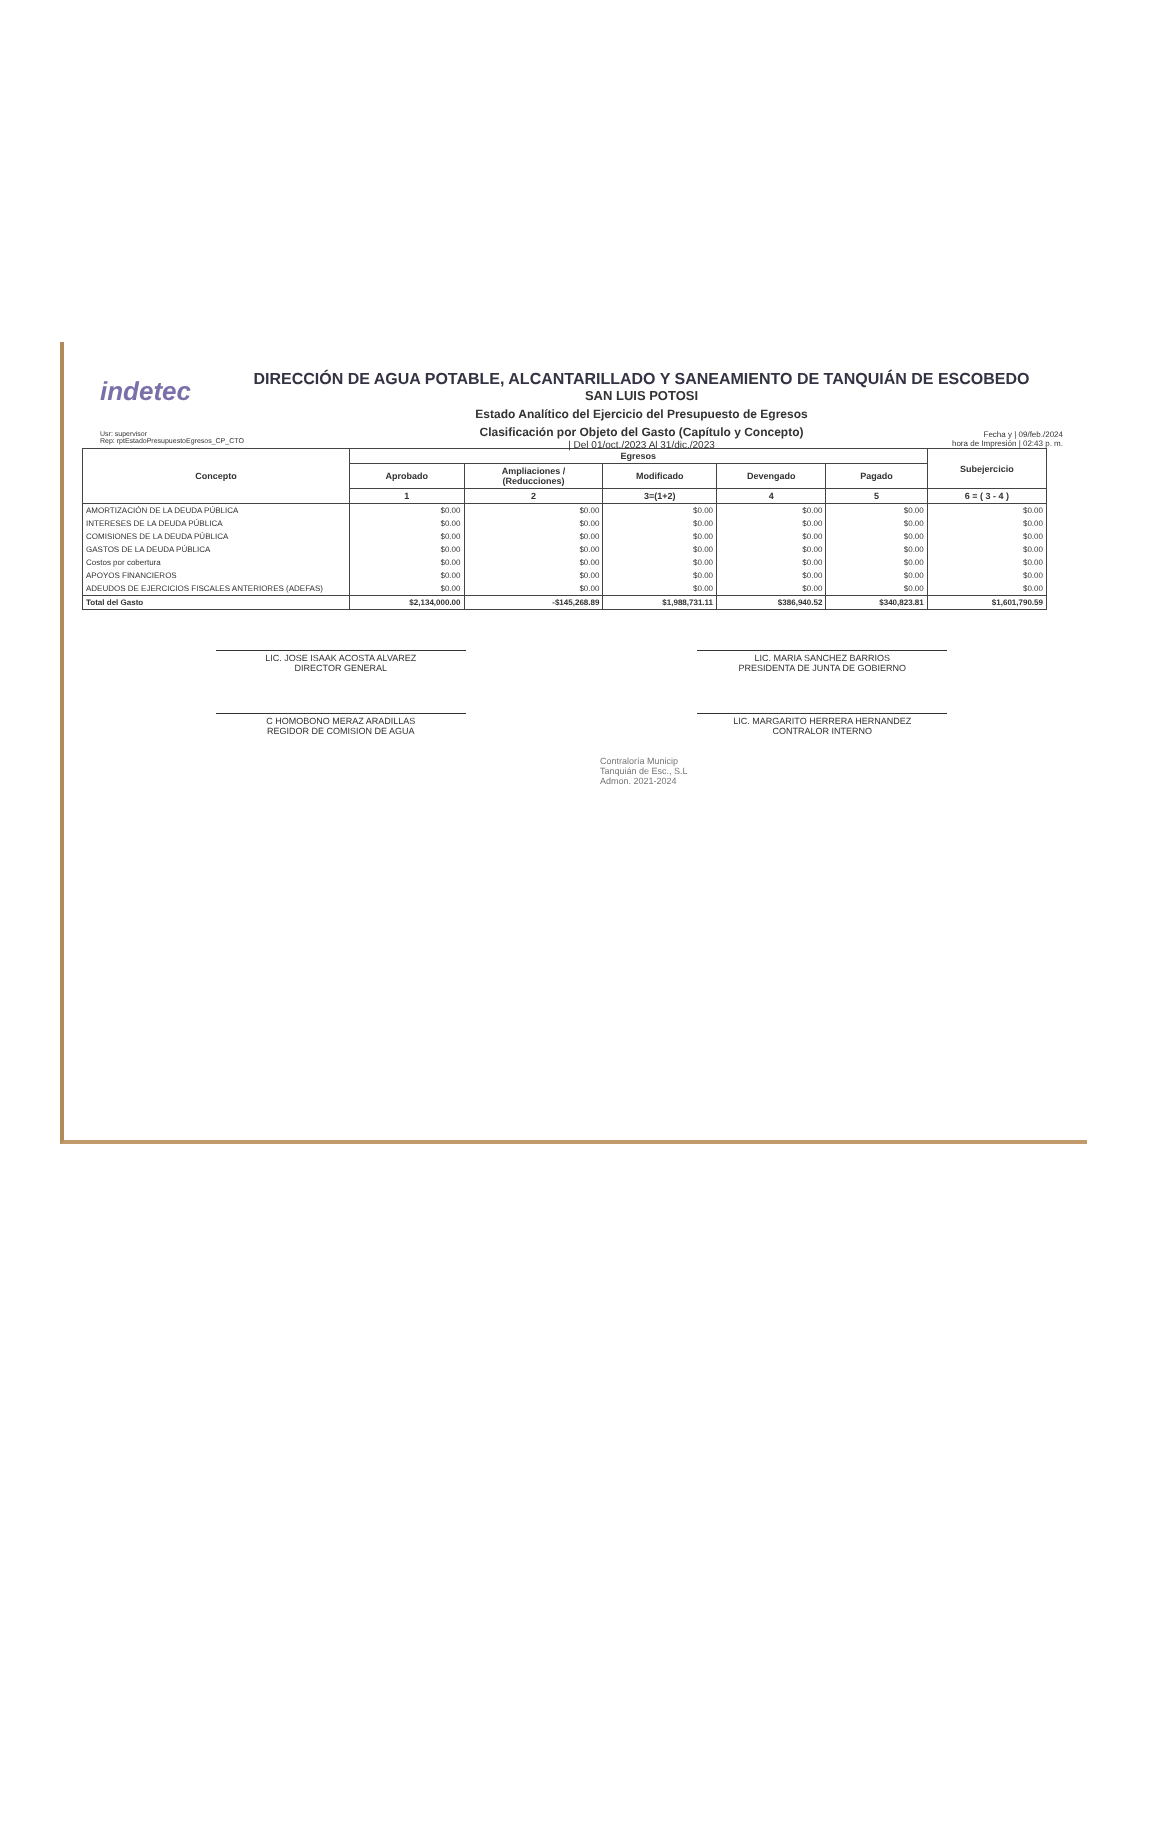indetec
DIRECCIÓN DE AGUA POTABLE, ALCANTARILLADO Y SANEAMIENTO DE TANQUIÁN DE ESCOBEDO
SAN LUIS POTOSI
Estado Analítico del Ejercicio del Presupuesto de Egresos
Clasificación por Objeto del Gasto (Capítulo y Concepto)
| Del 01/oct./2023 Al 31/dic./2023
Usr: supervisor
Rep: rptEstadoPresupuestoEgresos_CP_CTO
Fecha y | 09/feb./2024
hora de Impresión | 02:43 p. m.
| Concepto | Egresos | | | | | Subejercicio |
| --- | --- | --- | --- | --- | --- | --- |
| | Aprobado | Ampliaciones / (Reducciones) | Modificado | Devengado | Pagado | |
| | 1 | 2 | 3=(1+2) | 4 | 5 | 6 = ( 3 - 4 ) |
| AMORTIZACIÓN DE LA DEUDA PÚBLICA | $0.00 | $0.00 | $0.00 | $0.00 | $0.00 | $0.00 |
| INTERESES DE LA DEUDA PÚBLICA | $0.00 | $0.00 | $0.00 | $0.00 | $0.00 | $0.00 |
| COMISIONES DE LA DEUDA PÚBLICA | $0.00 | $0.00 | $0.00 | $0.00 | $0.00 | $0.00 |
| GASTOS DE LA DEUDA PÚBLICA | $0.00 | $0.00 | $0.00 | $0.00 | $0.00 | $0.00 |
| Costos por cobertura | $0.00 | $0.00 | $0.00 | $0.00 | $0.00 | $0.00 |
| APOYOS FINANCIEROS | $0.00 | $0.00 | $0.00 | $0.00 | $0.00 | $0.00 |
| ADEUDOS DE EJERCICIOS FISCALES ANTERIORES (ADEFAS) | $0.00 | $0.00 | $0.00 | $0.00 | $0.00 | $0.00 |
| Total del Gasto | $2,134,000.00 | -$145,268.89 | $1,988,731.11 | $386,940.52 | $340,823.81 | $1,601,790.59 |
LIC. JOSE ISAAK ACOSTA ALVAREZ
DIRECTOR GENERAL
LIC. MARIA SANCHEZ BARRIOS
PRESIDENTA DE JUNTA DE GOBIERNO
C HOMOBONO MERAZ ARADILLAS
REGIDOR DE COMISION DE AGUA
LIC. MARGARITO HERRERA HERNANDEZ
CONTRALOR INTERNO
Contraloría Municip
Tanquián de Esc., S.L
Admon. 2021-2024